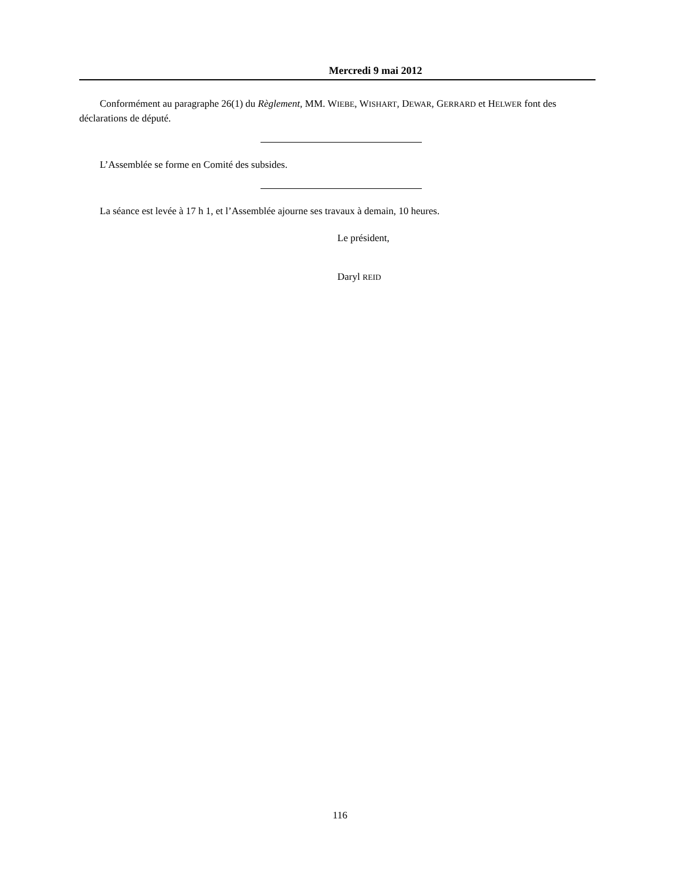Mercredi 9 mai 2012
Conformément au paragraphe 26(1) du Règlement, MM. WIEBE, WISHART, DEWAR, GERRARD et HELWER font des déclarations de député.
L’Assemblée se forme en Comité des subsides.
La séance est levée à 17 h 1, et l’Assemblée ajourne ses travaux à demain, 10 heures.
Le président,
Daryl REID
116